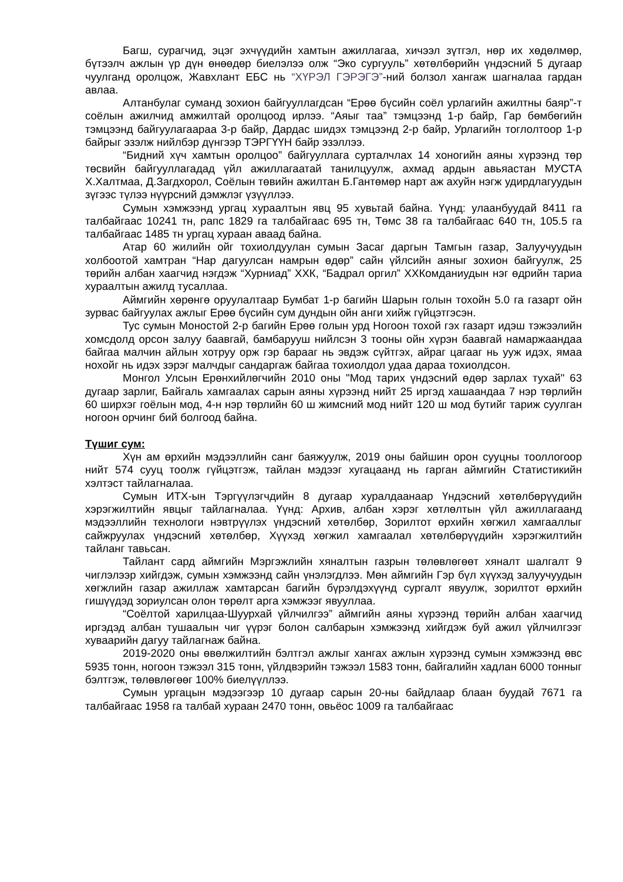Багш, сурагчид, эцэг эхчүүдийн хамтын ажиллагаа, хичээл зүтгэл, нөр их хөдөлмөр, бүтээлч ажлын үр дүн өнөөдөр биелэлээ олж “Эко сургууль” хөтөлбөрийн үндэсний 5 дугаар чуулганд оролцож, Жавхлант ЕБС нь “ХҮРЭЛ ГЭРЭГЭ”-ний болзол хангаж шагналаа гардан авлаа.
Алтанбулаг суманд зохион байгууллагдсан “Ерөө бүсийн соёл урлагийн ажилтны баяр”-т соёлын ажилчид амжилтай оролцоод ирлээ. “Аяыг таа” тэмцээнд 1-р байр, Гар бөмбөгийн тэмцээнд байгуулагаараа 3-р байр, Дардас шидэх тэмцээнд 2-р байр, Урлагийн тоглолтоор 1-р байрыг эзэлж нийлбэр дүнгээр ТЭРГҮҮН байр эзэллээ.
“Бидний хүч хамтын оролцоо” байгууллага сурталчлах 14 хоногийн аяны хүрээнд төр төсвийн байгууллагадад үйл ажиллагаатай танилцуулж, ахмад ардын авьяастан МУСТА Х.Халтмаа, Д.Загдхорол, Соёлын төвийн ажилтан Б.Гантөмөр нарт аж ахуйн нэгж удирдлагуудын зүгээс түлээ нүүрсний дэмжлэг үзүүллээ.
Сумын хэмжээнд ургац хураалтын явц 95 хувьтай байна. Үүнд: улаанбуудай 8411 га талбайгаас 10241 тн, рапс 1829 га талбайгаас 695 тн, Төмс 38 га талбайгаас 640 тн, 105.5 га талбайгаас 1485 тн ургац хураан аваад байна.
Атар 60 жилийн ойг тохиолдуулан сумын Засаг даргын Тамгын газар, Залуучуудын холбоотой хамтран “Нар дагуулсан намрын өдөр” сайн үйлсийн аяныг зохион байгуулж, 25 төрийн албан хаагчид нэгдэж “Хурниад” ХХК, “Бадрал оргил” ХХКомданиудын нэг өдрийн тариа хураалтын ажилд тусаллаа.
Аймгийн хөрөнгө оруулалтаар Бумбат 1-р багийн Шарын голын тохойн 5.0 га газарт ойн зурвас байгуулах ажлыг Ерөө бүсийн сум дундын ойн анги хийж гүйцэтгэсэн.
Тус сумын Моностой 2-р багийн Ерөө голын урд Ногоон тохой гэх газарт идэш тэжээлийн хомсдолд орсон залуу баавгай, бамбарууш нийлсэн 3 тооны ойн хүрэн баавгай намаржаандаа байгаа малчин айлын хотруу орж гэр барааг нь эвдэж сүйтгэх, айраг цагааг нь ууж идэх, ямаа нохойг нь идэх зэрэг малчдыг сандаргаж байгаа тохиолдол удаа дараа тохиолдсон.
Монгол Улсын Ерөнхийлөгчийн 2010 оны "Мод тарих үндэсний өдөр зарлах тухай" 63 дугаар зарлиг, Байгаль хамгаалах сарын аяны хүрээнд нийт 25 иргэд хашаандаа 7 нэр төрлийн 60 ширхэг гоёлын мод, 4-н нэр төрлийн 60 ш жимсний мод нийт 120 ш мод бутийг тариж суулган ногоон орчинг бий болгоод байна.
Түшиг сум:
Хүн ам өрхийн мэдээллийн санг баяжуулж, 2019 оны байшин орон сууцны тооллогоор нийт 574 сууц тоолж гүйцэтгэж, тайлан мэдээг хугацаанд нь гарган аймгийн Статистикийн хэлтэст тайлагналаа.
Сумын ИТХ-ын Тэргүүлэгчдийн 8 дугаар хуралдаанаар Үндэсний хөтөлбөрүүдийн хэрэгжилтийн явцыг тайлагналаа. Үүнд: Архив, албан хэрэг хөтлөлтын үйл ажиллагаанд мэдээллийн технологи нэвтрүүлэх үндэсний хөтөлбөр, Зорилтот өрхийн хөгжил хамгааллыг сайжруулах үндэсний хөтөлбөр, Хүүхэд хөгжил хамгаалал хөтөлбөрүүдийн хэрэгжилтийн тайланг тавьсан.
Тайлант сард аймгийн Мэргэжлийн хяналтын газрын төлөвлөгөөт хяналт шалгалт 9 чиглэлээр хийгдэж, сумын хэмжээнд сайн үнэлэгдлээ. Мөн аймгийн Гэр бүл хүүхэд залуучуудын хөгжлийн газар ажиллаж хамтарсан багийн бүрэлдэхүүнд сургалт явуулж, зорилтот өрхийн гишүүдэд зориулсан олон төрөлт арга хэмжээг явууллаа.
“Соёлтой харилцаа-Шуурхай үйлчилгээ” аймгийн аяны хүрээнд төрийн албан хаагчид иргэдэд албан тушаалын чиг үүрэг болон салбарын хэмжээнд хийгдэж буй ажил үйлчилгээг хуваарийн дагуу тайлагнаж байна.
2019-2020 оны өвөлжилтийн бэлтгэл ажлыг хангах ажлын хүрээнд сумын хэмжээнд өвс 5935 тонн, ногоон тэжээл 315 тонн, үйлдвэрийн тэжээл 1583 тонн, байгалийн хадлан 6000 тонныг бэлтгэж, төлөвлөгөөг 100% биелүүллээ.
Сумын ургацын мэдээгээр 10 дугаар сарын 20-ны байдлаар блаан буудай 7671 га талбайгаас 1958 га талбай хураан 2470 тонн, овьёос 1009 га талбайгаас